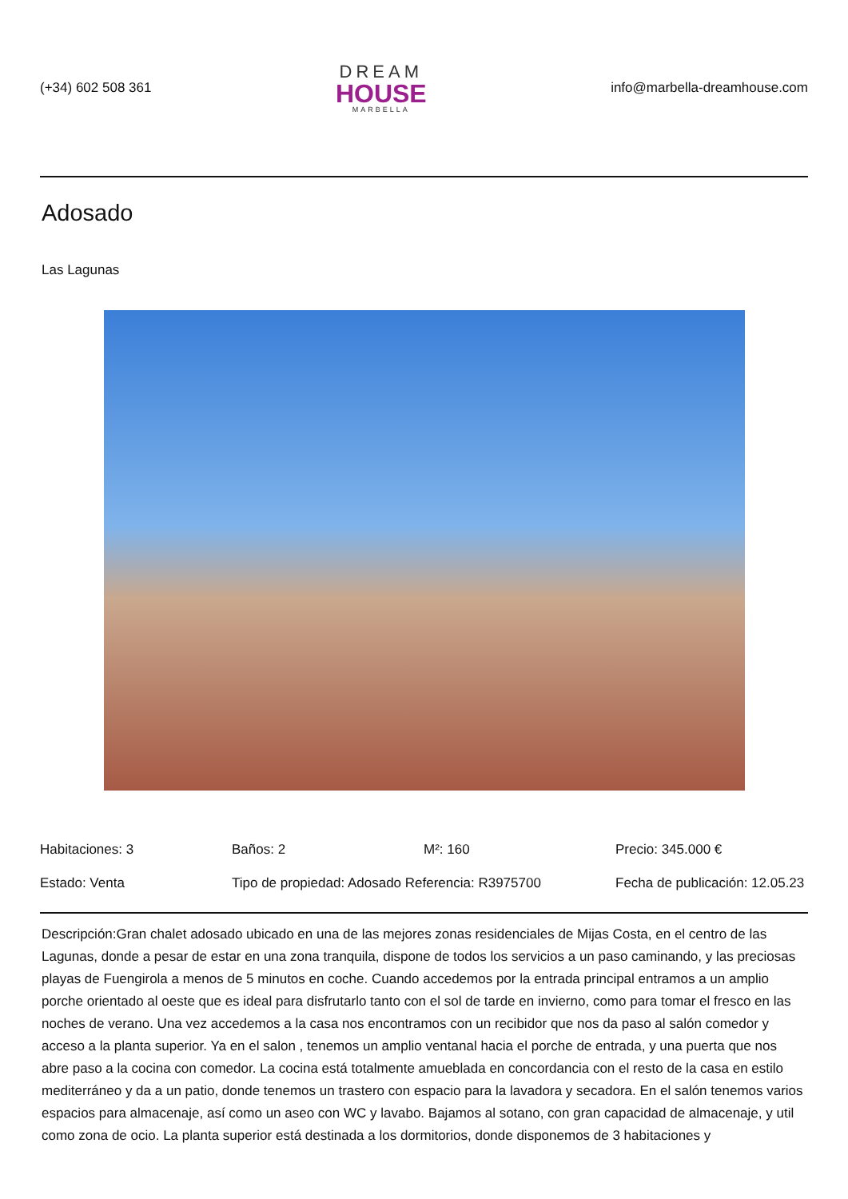(+34) 602 508 361
DREAM
HOUSE
MARBELLA
info@marbella-dreamhouse.com
Adosado
Las Lagunas
Habitaciones: 3
Baños: 2
M²: 160
Precio: 345.000 €
Estado: Venta
Tipo de propiedad: Adosado Referencia: R3975700
Fecha de publicación: 12.05.23
Descripción:Gran chalet adosado ubicado en una de las mejores zonas residenciales de Mijas Costa, en el centro de las Lagunas, donde a pesar de estar en una zona tranquila, dispone de todos los servicios a un paso caminando, y las preciosas playas de Fuengirola a menos de 5 minutos en coche. Cuando accedemos por la entrada principal entramos a un amplio porche orientado al oeste que es ideal para disfrutarlo tanto con el sol de tarde en invierno, como para tomar el fresco en las noches de verano. Una vez accedemos a la casa nos encontramos con un recibidor que nos da paso al salón comedor y acceso a la planta superior. Ya en el salon , tenemos un amplio ventanal hacia el porche de entrada, y una puerta que nos abre paso a la cocina con comedor. La cocina está totalmente amueblada en concordancia con el resto de la casa en estilo mediterráneo y da a un patio, donde tenemos un trastero con espacio para la lavadora y secadora. En el salón tenemos varios espacios para almacenaje, así como un aseo con WC y lavabo. Bajamos al sotano, con gran capacidad de almacenaje, y util como zona de ocio. La planta superior está destinada a los dormitorios, donde disponemos de 3 habitaciones y